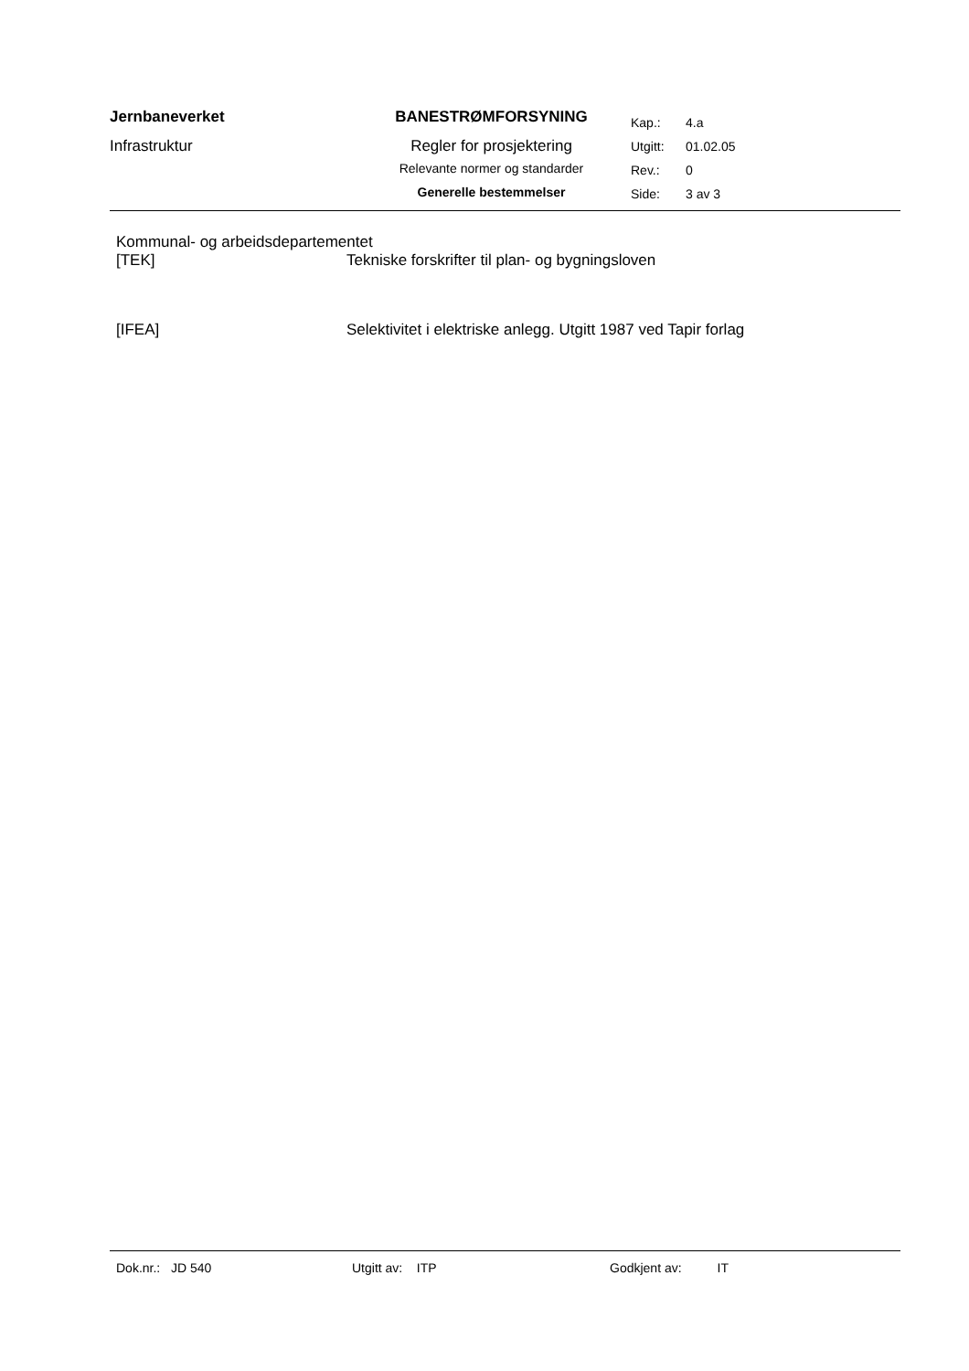| Jernbaneverket Infrastruktur | BANESTRØMFORSYNING Regler for prosjektering Relevante normer og standarder Generelle bestemmelser | / Kap.: / 4.a / / Utgitt: / 01.02.05 / / Rev.: / 0 / / Side: / 3 av 3 / |
Kommunal- og arbeidsdepartementet
[TEK] Tekniske forskrifter til plan- og bygningsloven
[IFEA] Selektivitet i elektriske anlegg. Utgitt 1987 ved Tapir forlag
Dok.nr.: JD 540 Utgitt av: ITP Godkjent av: IT